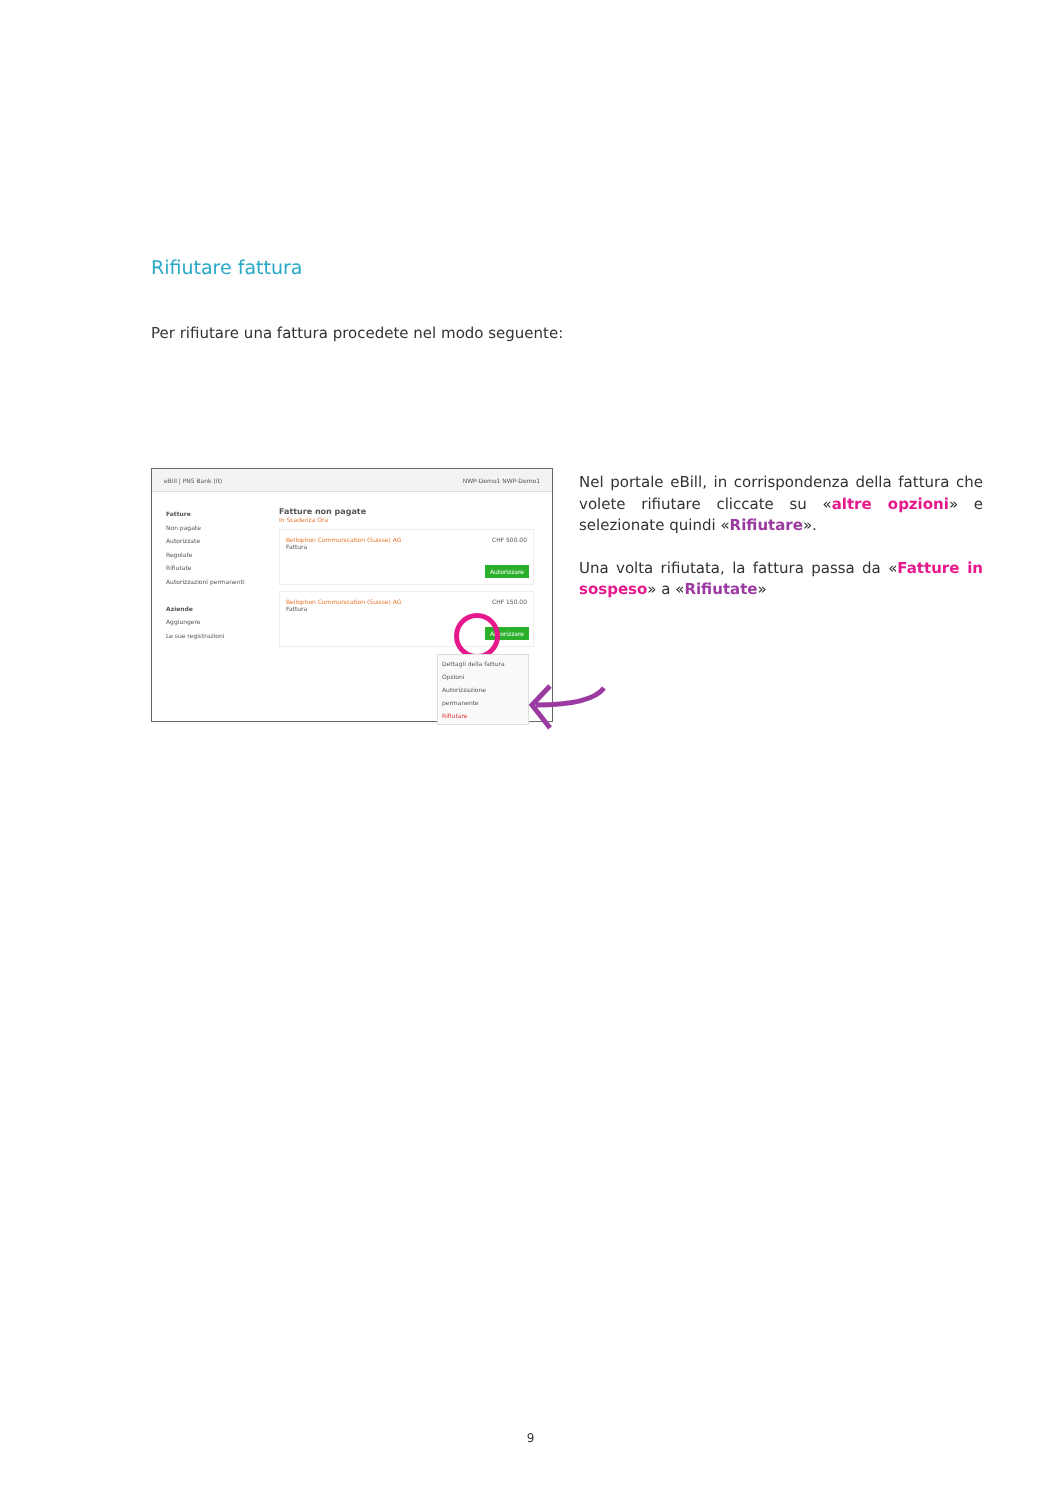Rifiutare fattura
Per rifiutare una fattura procedete nel modo seguente:
eBill | PNS Bank (it) NWP-Demo1 NWP-Demo1
Fatture
Non pagate
Autorizzate
Regolate
Rifiutate
Autorizzazioni permanenti
Aziende
Aggiungere
Le sue registrazioni
Fatture non pagate
In Scadenza Ora
Bellophon Communication (Suisse) AG CHF 500.00
Fattura
Autorizzare
Bellophon Communication (Suisse) AG CHF 150.00
Fattura
Autorizzare
Dettagli della fattura
Opzioni
Autorizzazione permanente
Rifiutare
Nel portale eBill, in corrispondenza della fattura che volete rifiutare cliccate su «altre opzioni» e selezionate quindi «Rifiutare».
Una volta rifiutata, la fattura passa da «Fatture in sospeso» a «Rifiutate»
9